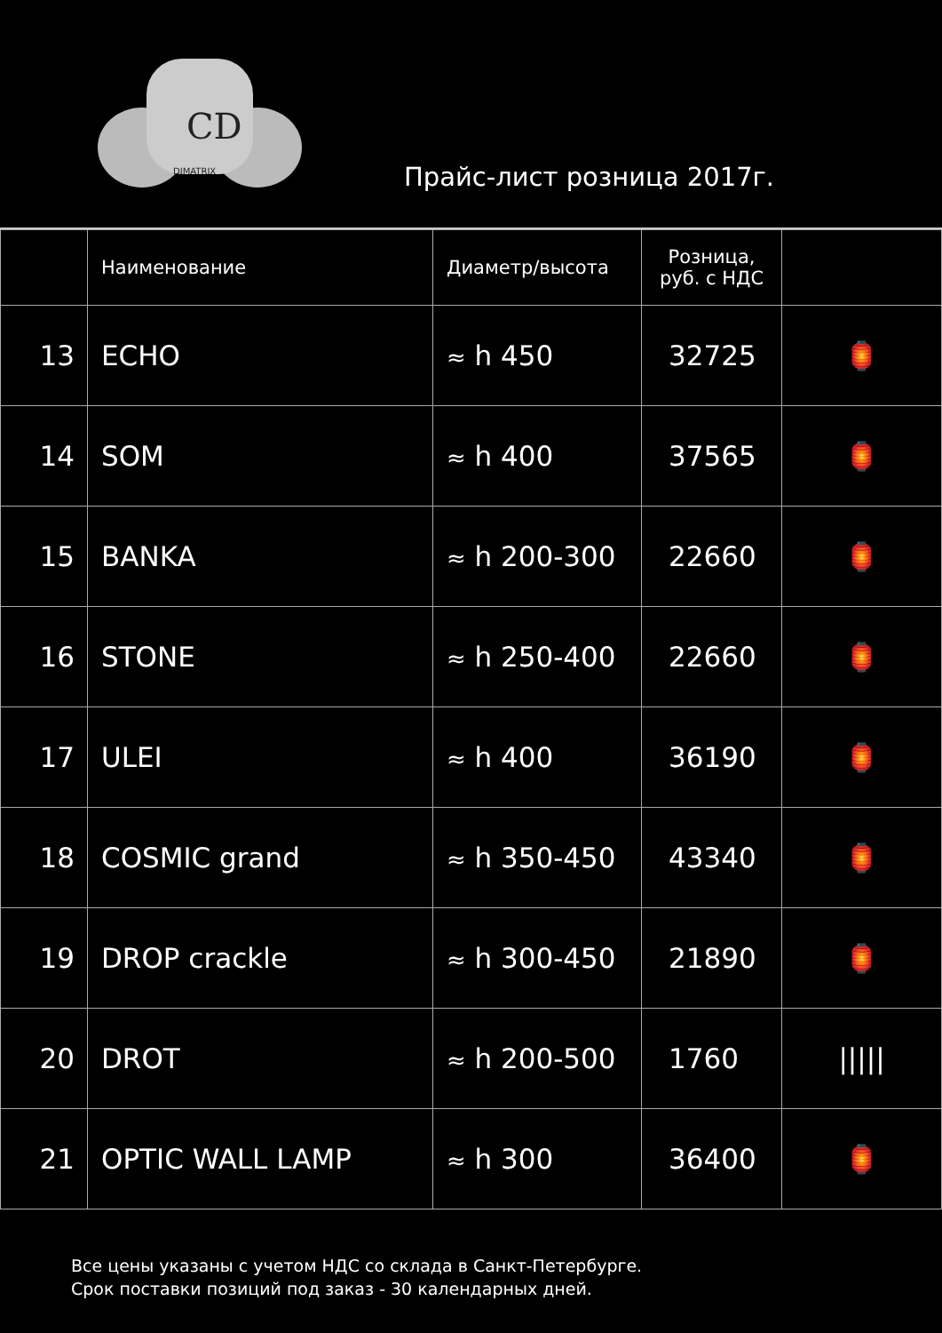CD
DIMATRIX
Прайс-лист розница 2017г.
| | Наименование | Диаметр/высота | Розница, руб. с НДС | |
| --- | --- | --- | --- | --- |
| 13 | ECHO | ≈ h 450 | 32725 | 🏮 |
| 14 | SOM | ≈ h 400 | 37565 | 🏮 |
| 15 | BANKA | ≈ h 200-300 | 22660 | 🏮 |
| 16 | STONE | ≈ h 250-400 | 22660 | 🏮 |
| 17 | ULEI | ≈ h 400 | 36190 | 🏮 |
| 18 | COSMIC grand | ≈ h 350-450 | 43340 | 🏮 |
| 19 | DROP crackle | ≈ h 300-450 | 21890 | 🏮 |
| 20 | DROT | ≈ h 200-500 | 1760 | ///// |
| 21 | OPTIC WALL LAMP | ≈ h 300 | 36400 | 🏮 |
Все цены указаны с учетом НДС со склада в Санкт-Петербурге.
Срок поставки позиций под заказ - 30 календарных дней.